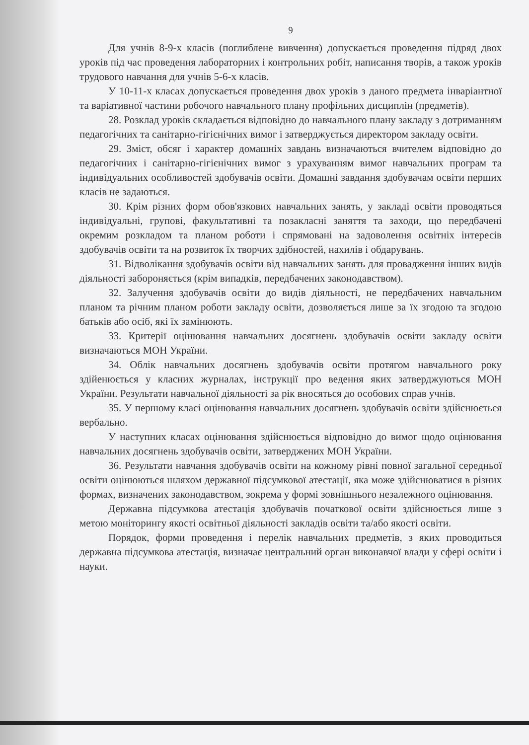9
Для учнів 8-9-х класів (поглиблене вивчення) допускається проведення підряд двох уроків під час проведення лабораторних і контрольних робіт, написання творів, а також уроків трудового навчання для учнів 5-6-х класів.
У 10-11-х класах допускається проведення двох уроків з даного предмета інваріантної та варіативної частини робочого навчального плану профільних дисциплін (предметів).
28. Розклад уроків складається відповідно до навчального плану закладу з дотриманням педагогічних та санітарно-гігієнічних вимог і затверджується директором закладу освіти.
29. Зміст, обсяг і характер домашніх завдань визначаються вчителем відповідно до педагогічних і санітарно-гігієнічних вимог з урахуванням вимог навчальних програм та індивідуальних особливостей здобувачів освіти. Домашні завдання здобувачам освіти перших класів не задаються.
30. Крім різних форм обов'язкових навчальних занять, у закладі освіти проводяться індивідуальні, групові, факультативні та позакласні заняття та заходи, що передбачені окремим розкладом та планом роботи і спрямовані на задоволення освітніх інтересів здобувачів освіти та на розвиток їх творчих здібностей, нахилів і обдарувань.
31. Відволікання здобувачів освіти від навчальних занять для провадження інших видів діяльності забороняється (крім випадків, передбачених законодавством).
32. Залучення здобувачів освіти до видів діяльності, не передбачених навчальним планом та річним планом роботи закладу освіти, дозволяється лише за їх згодою та згодою батьків або осіб, які їх замінюють.
33. Критерії оцінювання навчальних досягнень здобувачів освіти закладу освіти визначаються МОН України.
34. Облік навчальних досягнень здобувачів освіти протягом навчального року здійенюється у класних журналах, інструкції про ведення яких затверджуються МОН України. Результати навчальної діяльності за рік вносяться до особових справ учнів.
35. У першому класі оцінювання навчальних досягнень здобувачів освіти здійснюється вербально.
У наступних класах оцінювання здійснюється відповідно до вимог щодо оцінювання навчальних досягнень здобувачів освіти, затверджених МОН України.
36. Результати навчання здобувачів освіти на кожному рівні повної загальної середньої освіти оцінюються шляхом державної підсумкової атестації, яка може здійснюватися в різних формах, визначених законодавством, зокрема у формі зовнішнього незалежного оцінювання.
Державна підсумкова атестація здобувачів початкової освіти здійснюється лише з метою моніторингу якості освітньої діяльності закладів освіти та/або якості освіти.
Порядок, форми проведення і перелік навчальних предметів, з яких проводиться державна підсумкова атестація, визначає центральний орган виконавчої влади у сфері освіти і науки.